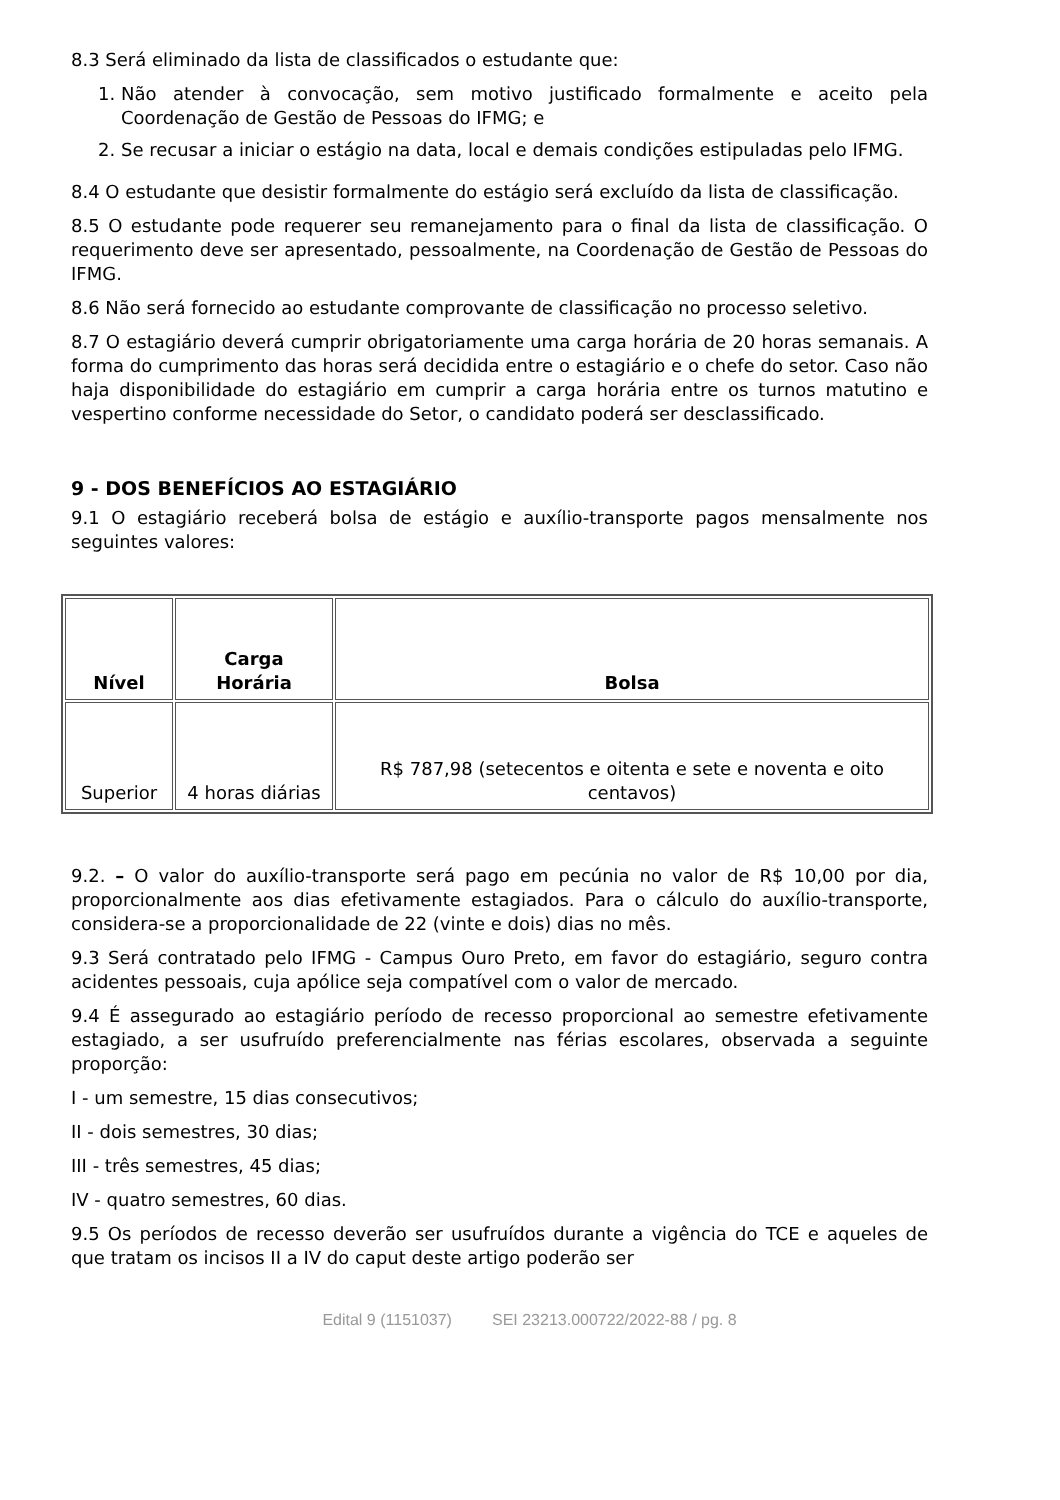8.3 Será eliminado da lista de classificados o estudante que:
1. Não atender à convocação, sem motivo justificado formalmente e aceito pela Coordenação de Gestão de Pessoas do IFMG; e
2. Se recusar a iniciar o estágio na data, local e demais condições estipuladas pelo IFMG.
8.4 O estudante que desistir formalmente do estágio será excluído da lista de classificação.
8.5 O estudante pode requerer seu remanejamento para o final da lista de classificação. O requerimento deve ser apresentado, pessoalmente, na Coordenação de Gestão de Pessoas do IFMG.
8.6 Não será fornecido ao estudante comprovante de classificação no processo seletivo.
8.7 O estagiário deverá cumprir obrigatoriamente uma carga horária de 20 horas semanais. A forma do cumprimento das horas será decidida entre o estagiário e o chefe do setor. Caso não haja disponibilidade do estagiário em cumprir a carga horária entre os turnos matutino e vespertino conforme necessidade do Setor, o candidato poderá ser desclassificado.
9 - DOS BENEFÍCIOS AO ESTAGIÁRIO
9.1 O estagiário receberá bolsa de estágio e auxílio-transporte pagos mensalmente nos seguintes valores:
| Nível | Carga Horária | Bolsa |
| --- | --- | --- |
| Superior | 4 horas diárias | R$ 787,98 (setecentos e oitenta e sete e noventa e oito centavos) |
9.2. – O valor do auxílio-transporte será pago em pecúnia no valor de R$ 10,00 por dia, proporcionalmente aos dias efetivamente estagiados. Para o cálculo do auxílio-transporte, considera-se a proporcionalidade de 22 (vinte e dois) dias no mês.
9.3 Será contratado pelo IFMG - Campus Ouro Preto, em favor do estagiário, seguro contra acidentes pessoais, cuja apólice seja compatível com o valor de mercado.
9.4 É assegurado ao estagiário período de recesso proporcional ao semestre efetivamente estagiado, a ser usufruído preferencialmente nas férias escolares, observada a seguinte proporção:
I - um semestre, 15 dias consecutivos;
II - dois semestres, 30 dias;
III - três semestres, 45 dias;
IV - quatro semestres, 60 dias.
9.5 Os períodos de recesso deverão ser usufruídos durante a vigência do TCE e aqueles de que tratam os incisos II a IV do caput deste artigo poderão ser
Edital 9 (1151037) SEI 23213.000722/2022-88 / pg. 8